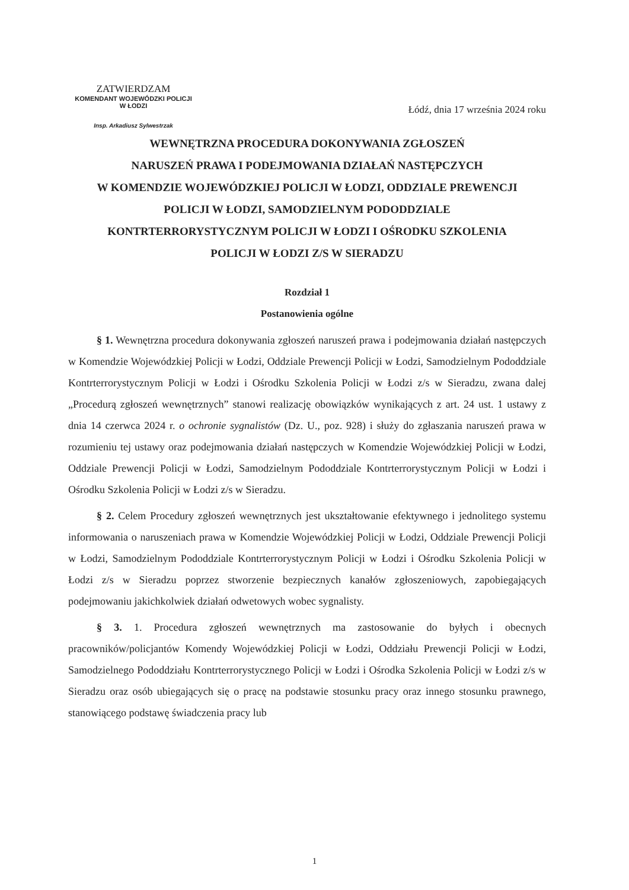ZATWIERDZAM
KOMENDANT WOJEWÓDZKI POLICJI
W ŁODZI
Insp. Arkadiusz Sylwestrzak
Łódź, dnia 17 września 2024 roku
WEWNĘTRZNA PROCEDURA DOKONYWANIA ZGŁOSZEŃ
NARUSZEŃ PRAWA I PODEJMOWANIA DZIAŁAŃ NASTĘPCZYCH
W KOMENDZIE WOJEWÓDZKIEJ POLICJI W ŁODZI, ODDZIALE PREWENCJI
POLICJI W ŁODZI, SAMODZIELNYM PODODDZIALE
KONTRTERRORYSTYCZNYM POLICJI W ŁODZI I OŚRODKU SZKOLENIA
POLICJI W ŁODZI Z/S W SIERADZU
Rozdział 1
Postanowienia ogólne
§ 1. Wewnętrzna procedura dokonywania zgłoszeń naruszeń prawa i podejmowania działań następczych w Komendzie Wojewódzkiej Policji w Łodzi, Oddziale Prewencji Policji w Łodzi, Samodzielnym Pododdziale Kontrterrorystycznym Policji w Łodzi i Ośrodku Szkolenia Policji w Łodzi z/s w Sieradzu, zwana dalej „Procedurą zgłoszeń wewnętrznych” stanowi realizację obowiązków wynikających z art. 24 ust. 1 ustawy z dnia 14 czerwca 2024 r. o ochronie sygnalistów (Dz. U., poz. 928) i służy do zgłaszania naruszeń prawa w rozumieniu tej ustawy oraz podejmowania działań następczych w Komendzie Wojewódzkiej Policji w Łodzi, Oddziale Prewencji Policji w Łodzi, Samodzielnym Pododdziale Kontrterrorystycznym Policji w Łodzi i Ośrodku Szkolenia Policji w Łodzi z/s w Sieradzu.
§ 2. Celem Procedury zgłoszeń wewnętrznych jest ukształtowanie efektywnego i jednolitego systemu informowania o naruszeniach prawa w Komendzie Wojewódzkiej Policji w Łodzi, Oddziale Prewencji Policji w Łodzi, Samodzielnym Pododdziale Kontrterrorystycznym Policji w Łodzi i Ośrodku Szkolenia Policji w Łodzi z/s w Sieradzu poprzez stworzenie bezpiecznych kanałów zgłoszeniowych, zapobiegających podejmowaniu jakichkolwiek działań odwetowych wobec sygnalisty.
§ 3. 1. Procedura zgłoszeń wewnętrznych ma zastosowanie do byłych i obecnych pracowników/policjantów Komendy Wojewódzkiej Policji w Łodzi, Oddziału Prewencji Policji w Łodzi, Samodzielnego Pododdziału Kontrterrorystycznego Policji w Łodzi i Ośrodka Szkolenia Policji w Łodzi z/s w Sieradzu oraz osób ubiegających się o pracę na podstawie stosunku pracy oraz innego stosunku prawnego, stanowiącego podstawę świadczenia pracy lub
1